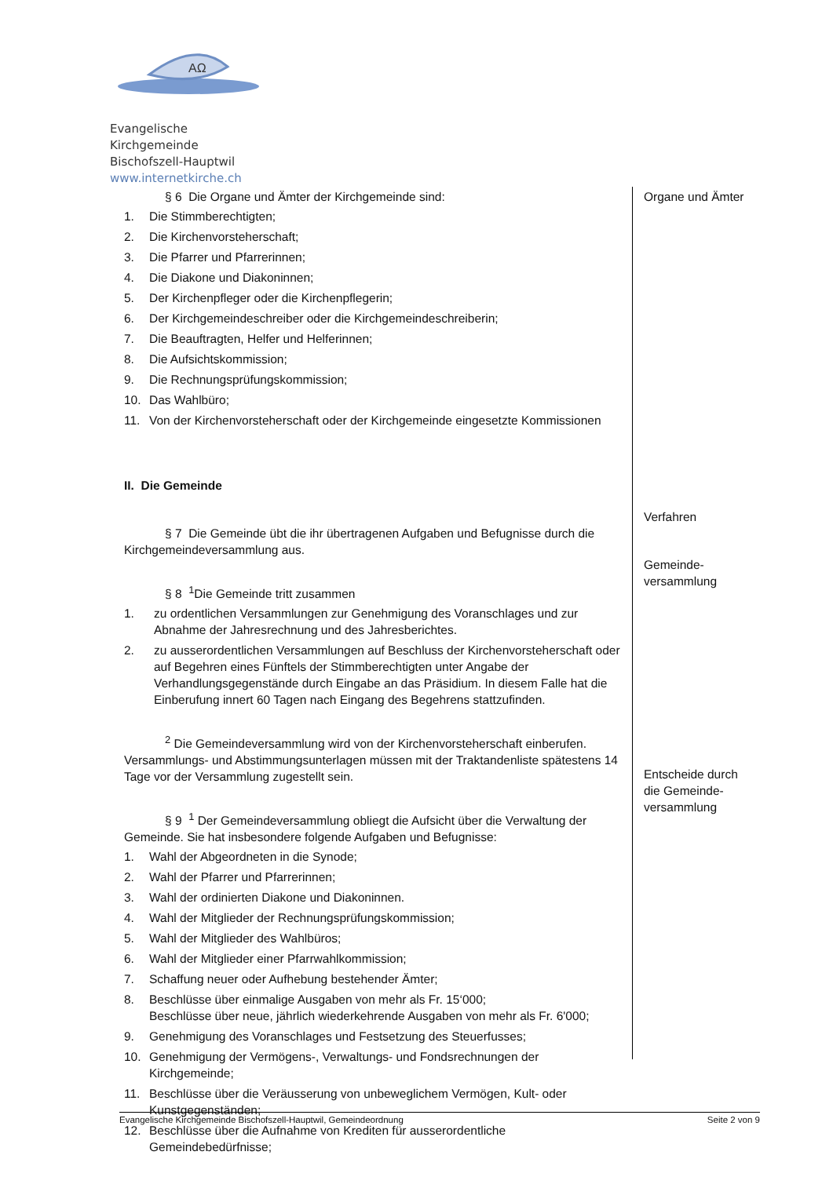AΩ
Evangelische Kirchgemeinde
Bischofszell-Hauptwil
www.internetkirche.ch
§ 6 Die Organe und Ämter der Kirchgemeinde sind:
1. Die Stimmberechtigten;
2. Die Kirchenvorsteherschaft;
3. Die Pfarrer und Pfarrerinnen;
4. Die Diakone und Diakoninnen;
5. Der Kirchenpfleger oder die Kirchenpflegerin;
6. Der Kirchgemeindeschreiber oder die Kirchgemeindeschreiberin;
7. Die Beauftragten, Helfer und Helferinnen;
8. Die Aufsichtskommission;
9. Die Rechnungsprüfungskommission;
10. Das Wahlbüro;
11. Von der Kirchenvorsteherschaft oder der Kirchgemeinde eingesetzte Kommissionen
II. Die Gemeinde
§ 7 Die Gemeinde übt die ihr übertragenen Aufgaben und Befugnisse durch die Kirchgemeindeversammlung aus.
§ 8 <sup>1</sup>Die Gemeinde tritt zusammen
1. zu ordentlichen Versammlungen zur Genehmigung des Voranschlages und zur Abnahme der Jahresrechnung und des Jahresberichtes.
2. zu ausserordentlichen Versammlungen auf Beschluss der Kirchenvorsteherschaft oder auf Begehren eines Fünftels der Stimmberechtigten unter Angabe der Verhandlungsgegenstände durch Eingabe an das Präsidium. In diesem Falle hat die Einberufung innert 60 Tagen nach Eingang des Begehrens stattzufinden.
<sup>2</sup> Die Gemeindeversammlung wird von der Kirchenvorsteherschaft einberufen. Versammlungs- und Abstimmungsunterlagen müssen mit der Traktandenliste spätestens 14 Tage vor der Versammlung zugestellt sein.
§ 9 <sup>1</sup> Der Gemeindeversammlung obliegt die Aufsicht über die Verwaltung der Gemeinde. Sie hat insbesondere folgende Aufgaben und Befugnisse:
1. Wahl der Abgeordneten in die Synode;
2. Wahl der Pfarrer und Pfarrerinnen;
3. Wahl der ordinierten Diakone und Diakoninnen.
4. Wahl der Mitglieder der Rechnungsprüfungskommission;
5. Wahl der Mitglieder des Wahlbüros;
6. Wahl der Mitglieder einer Pfarrwahlkommission;
7. Schaffung neuer oder Aufhebung bestehender Ämter;
8. Beschlüsse über einmalige Ausgaben von mehr als Fr. 15‘000;
Beschlüsse über neue, jährlich wiederkehrende Ausgaben von mehr als Fr. 6'000;
9. Genehmigung des Voranschlages und Festsetzung des Steuerfusses;
10. Genehmigung der Vermögens-, Verwaltungs- und Fondsrechnungen der Kirchgemeinde;
11. Beschlüsse über die Veräusserung von unbeweglichem Vermögen, Kult- oder Kunstgegenständen;
12. Beschlüsse über die Aufnahme von Krediten für ausserordentliche Gemeindebedürfnisse;
Organe und Ämter
Verfahren
Gemeinde-
versammlung
Entscheide durch
die Gemeinde-
versammlung
Evangelische Kirchgemeinde Bischofszell-Hauptwil, Gemeindeordnung Seite 2 von 9